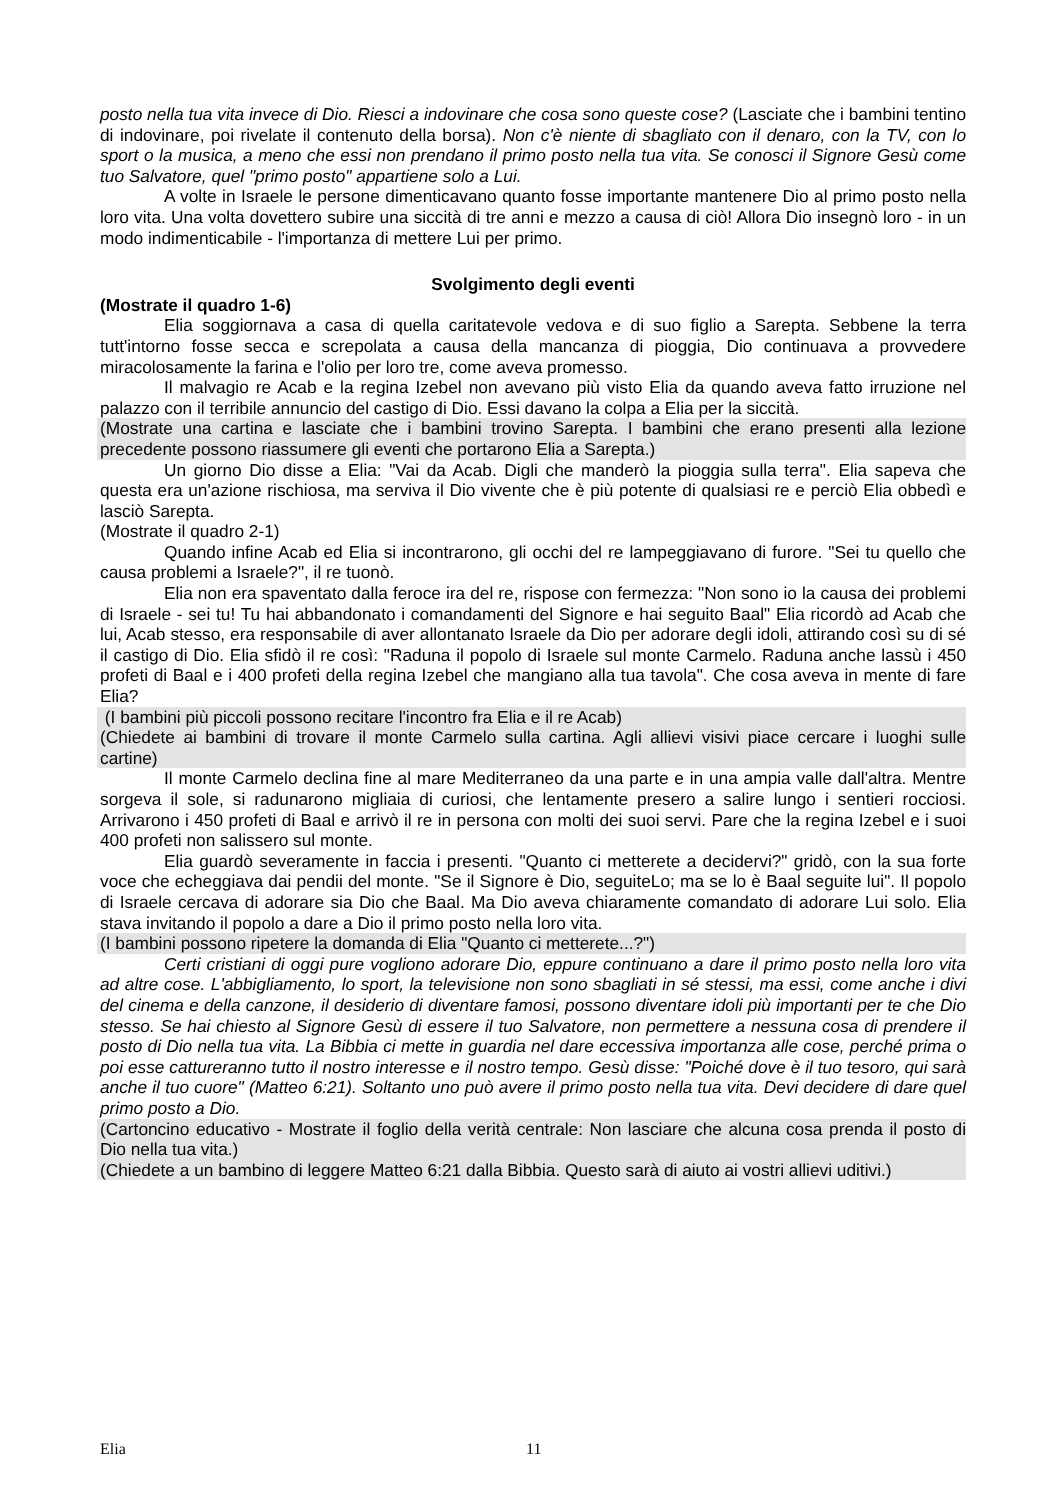posto nella tua vita invece di Dio. Riesci a indovinare che cosa sono queste cose? (Lasciate che i bambini tentino di indovinare, poi rivelate il contenuto della borsa). Non c'è niente di sbagliato con il denaro, con la TV, con lo sport o la musica, a meno che essi non prendano il primo posto nella tua vita. Se conosci il Signore Gesù come tuo Salvatore, quel "primo posto" appartiene solo a Lui.
A volte in Israele le persone dimenticavano quanto fosse importante mantenere Dio al primo posto nella loro vita. Una volta dovettero subire una siccità di tre anni e mezzo a causa di ciò! Allora Dio insegnò loro - in un modo indimenticabile - l'importanza di mettere Lui per primo.
Svolgimento degli eventi
(Mostrate il quadro 1-6)
Elia soggiornava a casa di quella caritatevole vedova e di suo figlio a Sarepta. Sebbene la terra tutt'intorno fosse secca e screpolata a causa della mancanza di pioggia, Dio continuava a provvedere miracolosamente la farina e l'olio per loro tre, come aveva promesso.
Il malvagio re Acab e la regina Izebel non avevano più visto Elia da quando aveva fatto irruzione nel palazzo con il terribile annuncio del castigo di Dio. Essi davano la colpa a Elia per la siccità.
(Mostrate una cartina e lasciate che i bambini trovino Sarepta. I bambini che erano presenti alla lezione precedente possono riassumere gli eventi che portarono Elia a Sarepta.)
Un giorno Dio disse a Elia: "Vai da Acab. Digli che manderò la pioggia sulla terra". Elia sapeva che questa era un'azione rischiosa, ma serviva il Dio vivente che è più potente di qualsiasi re e perciò Elia obbedì e lasciò Sarepta.
(Mostrate il quadro 2-1)
Quando infine Acab ed Elia si incontrarono, gli occhi del re lampeggiavano di furore. "Sei tu quello che causa problemi a Israele?", il re tuonò.
Elia non era spaventato dalla feroce ira del re, rispose con fermezza: "Non sono io la causa dei problemi di Israele - sei tu! Tu hai abbandonato i comandamenti del Signore e hai seguito Baal" Elia ricordò ad Acab che lui, Acab stesso, era responsabile di aver allontanato Israele da Dio per adorare degli idoli, attirando così su di sé il castigo di Dio. Elia sfidò il re così: "Raduna il popolo di Israele sul monte Carmelo. Raduna anche lassù i 450 profeti di Baal e i 400 profeti della regina Izebel che mangiano alla tua tavola". Che cosa aveva in mente di fare Elia?
(I bambini più piccoli possono recitare l'incontro fra Elia e il re Acab)
(Chiedete ai bambini di trovare il monte Carmelo sulla cartina. Agli allievi visivi piace cercare i luoghi sulle cartine)
Il monte Carmelo declina fine al mare Mediterraneo da una parte e in una ampia valle dall'altra. Mentre sorgeva il sole, si radunarono migliaia di curiosi, che lentamente presero a salire lungo i sentieri rocciosi. Arrivarono i 450 profeti di Baal e arrivò il re in persona con molti dei suoi servi. Pare che la regina Izebel e i suoi 400 profeti non salissero sul monte.
Elia guardò severamente in faccia i presenti. "Quanto ci metterete a decidervi?" gridò, con la sua forte voce che echeggiava dai pendii del monte. "Se il Signore è Dio, seguiteLo; ma se lo è Baal seguite lui". Il popolo di Israele cercava di adorare sia Dio che Baal. Ma Dio aveva chiaramente comandato di adorare Lui solo. Elia stava invitando il popolo a dare a Dio il primo posto nella loro vita.
(I bambini possono ripetere la domanda di Elia "Quanto ci metterete...?")
Certi cristiani di oggi pure vogliono adorare Dio, eppure continuano a dare il primo posto nella loro vita ad altre cose. L'abbigliamento, lo sport, la televisione non sono sbagliati in sé stessi, ma essi, come anche i divi del cinema e della canzone, il desiderio di diventare famosi, possono diventare idoli più importanti per te che Dio stesso. Se hai chiesto al Signore Gesù di essere il tuo Salvatore, non permettere a nessuna cosa di prendere il posto di Dio nella tua vita. La Bibbia ci mette in guardia nel dare eccessiva importanza alle cose, perché prima o poi esse cattureranno tutto il nostro interesse e il nostro tempo. Gesù disse: "Poiché dove è il tuo tesoro, qui sarà anche il tuo cuore" (Matteo 6:21). Soltanto uno può avere il primo posto nella tua vita. Devi decidere di dare quel primo posto a Dio.
(Cartoncino educativo - Mostrate il foglio della verità centrale: Non lasciare che alcuna cosa prenda il posto di Dio nella tua vita.)
(Chiedete a un bambino di leggere Matteo 6:21 dalla Bibbia. Questo sarà di aiuto ai vostri allievi uditivi.)
Elia 11